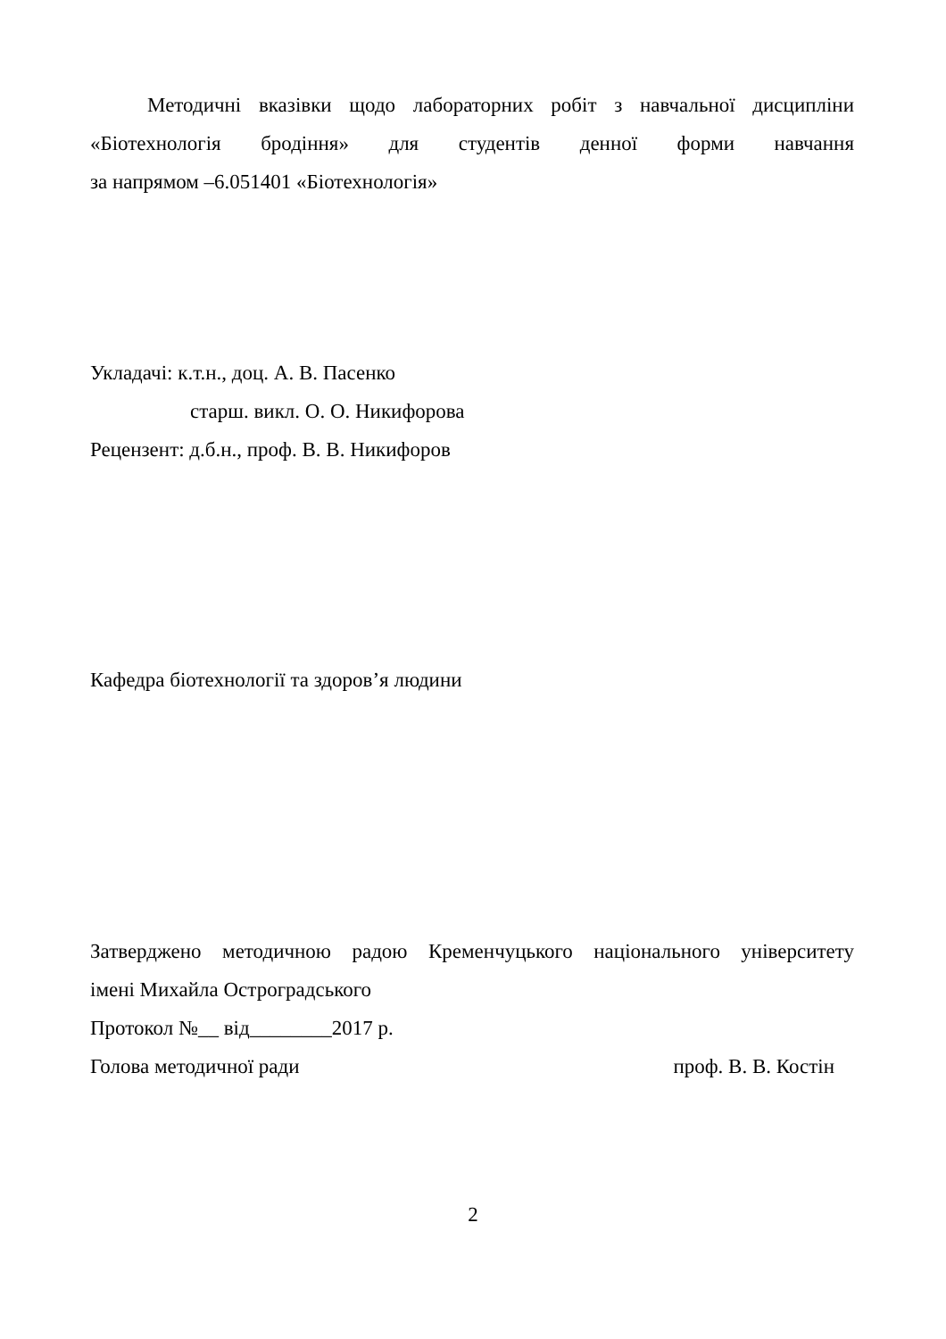Методичні вказівки щодо лабораторних робіт з навчальної дисципліни
«Біотехнологія бродіння» для студентів денної форми навчання
за напрямом –6.051401 «Біотехнологія»
Укладачі: к.т.н., доц. А. В. Пасенко
старш. викл. О. О. Никифорова
Рецензент: д.б.н., проф. В. В. Никифоров
Кафедра біотехнології та здоров’я людини
Затверджено методичною радою Кременчуцького національного університету
імені Михайла Остроградського
Протокол №__ від________2017 р.
Голова методичної ради проф. В. В. Костін
2